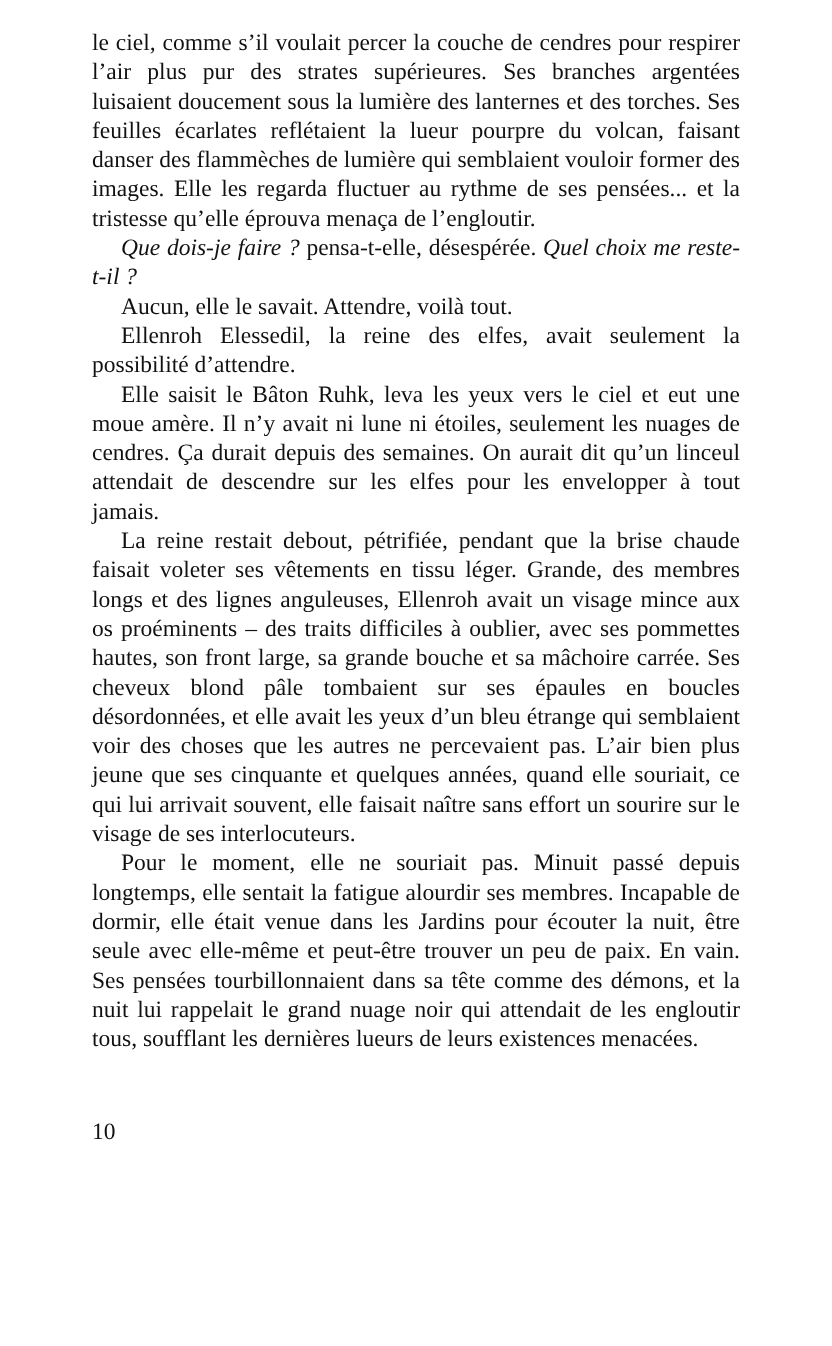le ciel, comme s’il voulait percer la couche de cendres pour respirer l’air plus pur des strates supérieures. Ses branches argentées luisaient doucement sous la lumière des lanternes et des torches. Ses feuilles écarlates reflétaient la lueur pourpre du volcan, faisant danser des flammèches de lumière qui semblaient vouloir former des images. Elle les regarda fluctuer au rythme de ses pensées... et la tristesse qu’elle éprouva menaça de l’engloutir.
Que dois-je faire ? pensa-t-elle, désespérée. Quel choix me reste-t-il ?
Aucun, elle le savait. Attendre, voilà tout.
Ellenroh Elessedil, la reine des elfes, avait seulement la possibilité d’attendre.
Elle saisit le Bâton Ruhk, leva les yeux vers le ciel et eut une moue amère. Il n’y avait ni lune ni étoiles, seulement les nuages de cendres. Ça durait depuis des semaines. On aurait dit qu’un linceul attendait de descendre sur les elfes pour les envelopper à tout jamais.
La reine restait debout, pétrifiée, pendant que la brise chaude faisait voleter ses vêtements en tissu léger. Grande, des membres longs et des lignes anguleuses, Ellenroh avait un visage mince aux os proéminents – des traits difficiles à oublier, avec ses pommettes hautes, son front large, sa grande bouche et sa mâchoire carrée. Ses cheveux blond pâle tombaient sur ses épaules en boucles désordonnées, et elle avait les yeux d’un bleu étrange qui semblaient voir des choses que les autres ne percevaient pas. L’air bien plus jeune que ses cinquante et quelques années, quand elle souriait, ce qui lui arrivait souvent, elle faisait naître sans effort un sourire sur le visage de ses interlocuteurs.
Pour le moment, elle ne souriait pas. Minuit passé depuis longtemps, elle sentait la fatigue alourdir ses membres. Incapable de dormir, elle était venue dans les Jardins pour écouter la nuit, être seule avec elle-même et peut-être trouver un peu de paix. En vain. Ses pensées tourbillonnaient dans sa tête comme des démons, et la nuit lui rappelait le grand nuage noir qui attendait de les engloutir tous, soufflant les dernières lueurs de leurs existences menacées.
10